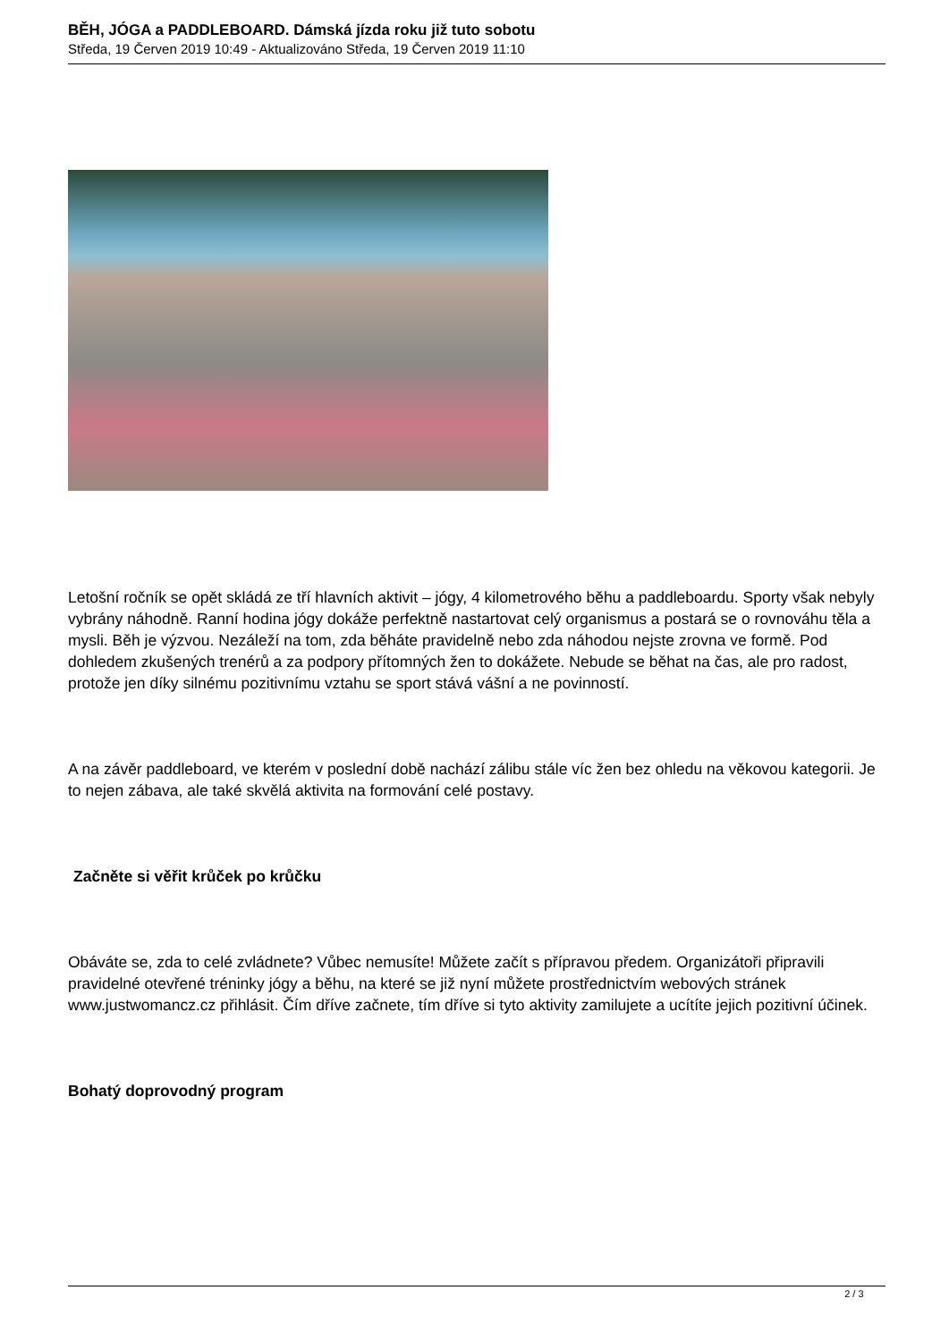BĚH, JÓGA a PADDLEBOARD. Dámská jízda roku již tuto sobotu
Středa, 19 Červen 2019 10:49 - Aktualizováno Středa, 19 Červen 2019 11:10
Letošní ročník se opět skládá ze tří hlavních aktivit – jógy, 4 kilometrového běhu a paddleboardu. Sporty však nebyly vybrány náhodně. Ranní hodina jógy dokáže perfektně nastartovat celý organismus a postará se o rovnováhu těla a mysli. Běh je výzvou. Nezáleží na tom, zda běháte pravidelně nebo zda náhodou nejste zrovna ve formě. Pod dohledem zkušených trenérů a za podpory přítomných žen to dokážete. Nebude se běhat na čas, ale pro radost, protože jen díky silnému pozitivnímu vztahu se sport stává vášní a ne povinností.
A na závěr paddleboard, ve kterém v poslední době nachází zálibu stále víc žen bez ohledu na věkovou kategorii. Je to nejen zábava, ale také skvělá aktivita na formování celé postavy.
Začněte si věřit krůček po krůčku
Obáváte se, zda to celé zvládnete? Vůbec nemusíte! Můžete začít s přípravou předem. Organizátoři připravili pravidelné otevřené tréninky jógy a běhu, na které se již nyní můžete prostřednictvím webových stránek www.justwomancz.cz přihlásit. Čím dříve začnete, tím dříve si tyto aktivity zamilujete a ucítíte jejich pozitivní účinek.
Bohatý doprovodný program
2 / 3